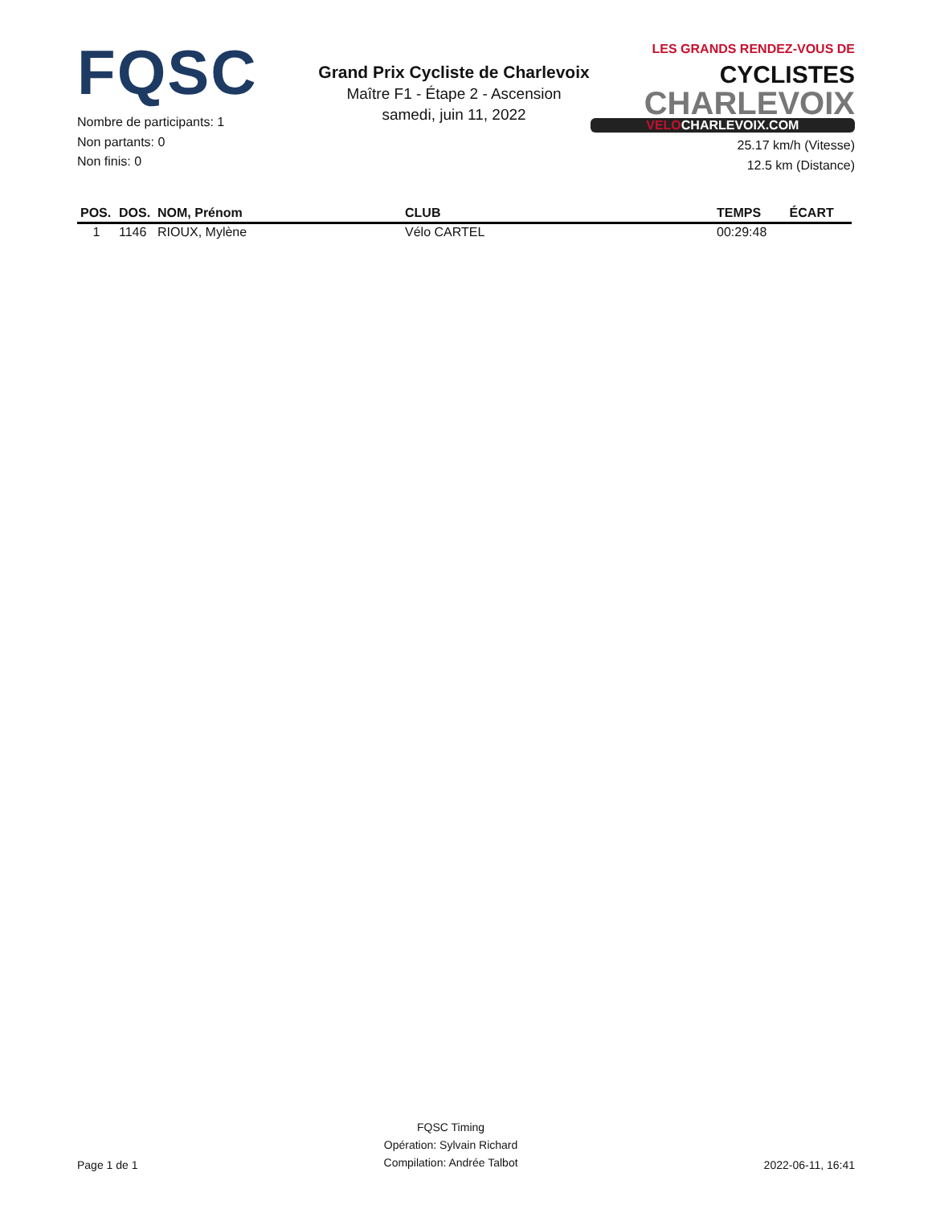FQSC
Nombre de participants: 1
Non partants: 0
Non finis: 0
Grand Prix Cycliste de Charlevoix
Maître F1 - Étape 2 - Ascension
samedi, juin 11, 2022
LES GRANDS RENDEZ-VOUS DE CYCLISTES
CHARLEVOIX
VELOCHARLEVOIX.COM
25.17 km/h (Vitesse)
12.5 km (Distance)
| POS. | DOS. | NOM, Prénom | CLUB | TEMPS | ÉCART |
| --- | --- | --- | --- | --- | --- |
| 1 | 1146 | RIOUX, Mylène | Vélo CARTEL | 00:29:48 | |
Page 1 de 1
FQSC Timing
Opération: Sylvain Richard
Compilation: Andrée Talbot
2022-06-11, 16:41